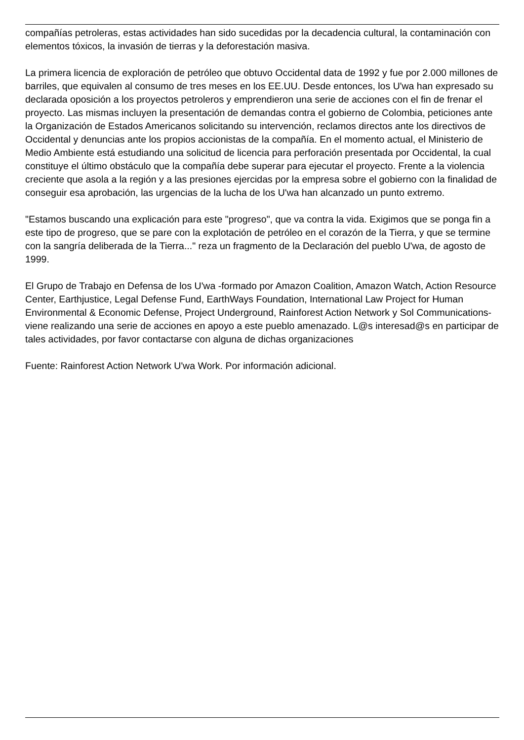compañías petroleras, estas actividades han sido sucedidas por la decadencia cultural, la contaminación con elementos tóxicos, la invasión de tierras y la deforestación masiva.
La primera licencia de exploración de petróleo que obtuvo Occidental data de 1992 y fue por 2.000 millones de barriles, que equivalen al consumo de tres meses en los EE.UU. Desde entonces, los U'wa han expresado su declarada oposición a los proyectos petroleros y emprendieron una serie de acciones con el fin de frenar el proyecto. Las mismas incluyen la presentación de demandas contra el gobierno de Colombia, peticiones ante la Organización de Estados Americanos solicitando su intervención, reclamos directos ante los directivos de Occidental y denuncias ante los propios accionistas de la compañía. En el momento actual, el Ministerio de Medio Ambiente está estudiando una solicitud de licencia para perforación presentada por Occidental, la cual constituye el último obstáculo que la compañía debe superar para ejecutar el proyecto. Frente a la violencia creciente que asola a la región y a las presiones ejercidas por la empresa sobre el gobierno con la finalidad de conseguir esa aprobación, las urgencias de la lucha de los U'wa han alcanzado un punto extremo.
"Estamos buscando una explicación para este "progreso", que va contra la vida. Exigimos que se ponga fin a este tipo de progreso, que se pare con la explotación de petróleo en el corazón de la Tierra, y que se termine con la sangría deliberada de la Tierra..." reza un fragmento de la Declaración del pueblo U'wa, de agosto de 1999.
El Grupo de Trabajo en Defensa de los U'wa -formado por Amazon Coalition, Amazon Watch, Action Resource Center, Earthjustice, Legal Defense Fund, EarthWays Foundation, International Law Project for Human Environmental & Economic Defense, Project Underground, Rainforest Action Network y Sol Communications- viene realizando una serie de acciones en apoyo a este pueblo amenazado. L@s interesad@s en participar de tales actividades, por favor contactarse con alguna de dichas organizaciones
Fuente: Rainforest Action Network U'wa Work. Por información adicional.